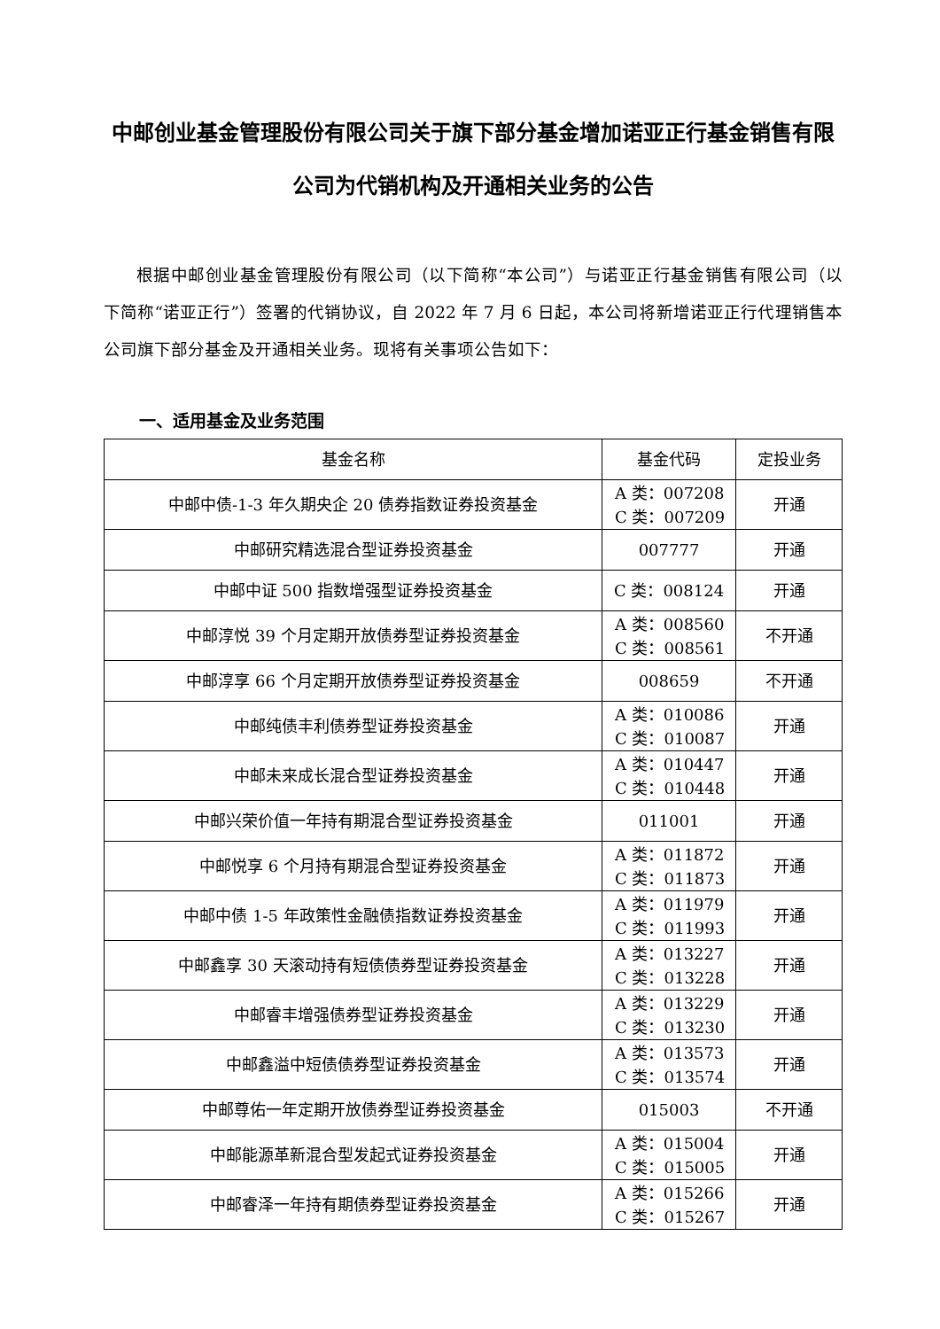中邮创业基金管理股份有限公司关于旗下部分基金增加诺亚正行基金销售有限公司为代销机构及开通相关业务的公告
根据中邮创业基金管理股份有限公司（以下简称“本公司”）与诺亚正行基金销售有限公司（以下简称“诺亚正行”）签署的代销协议，自 2022 年 7 月 6 日起，本公司将新增诺亚正行代理销售本公司旗下部分基金及开通相关业务。现将有关事项公告如下：
一、适用基金及业务范围
| 基金名称 | 基金代码 | 定投业务 |
| --- | --- | --- |
| 中邮中债-1-3 年久期央企 20 债券指数证券投资基金 | A 类：007208 C 类：007209 | 开通 |
| 中邮研究精选混合型证券投资基金 | 007777 | 开通 |
| 中邮中证 500 指数增强型证券投资基金 | C 类：008124 | 开通 |
| 中邮淳悦 39 个月定期开放债券型证券投资基金 | A 类：008560 C 类：008561 | 不开通 |
| 中邮淳享 66 个月定期开放债券型证券投资基金 | 008659 | 不开通 |
| 中邮纯债丰利债券型证券投资基金 | A 类：010086 C 类：010087 | 开通 |
| 中邮未来成长混合型证券投资基金 | A 类：010447 C 类：010448 | 开通 |
| 中邮兴荣价值一年持有期混合型证券投资基金 | 011001 | 开通 |
| 中邮悦享 6 个月持有期混合型证券投资基金 | A 类：011872 C 类：011873 | 开通 |
| 中邮中债 1-5 年政策性金融债指数证券投资基金 | A 类：011979 C 类：011993 | 开通 |
| 中邮鑫享 30 天滚动持有短债债券型证券投资基金 | A 类：013227 C 类：013228 | 开通 |
| 中邮睿丰增强债券型证券投资基金 | A 类：013229 C 类：013230 | 开通 |
| 中邮鑫溢中短债债券型证券投资基金 | A 类：013573 C 类：013574 | 开通 |
| 中邮尊佑一年定期开放债券型证券投资基金 | 015003 | 不开通 |
| 中邮能源革新混合型发起式证券投资基金 | A 类：015004 C 类：015005 | 开通 |
| 中邮睿泽一年持有期债券型证券投资基金 | A 类：015266 C 类：015267 | 开通 |